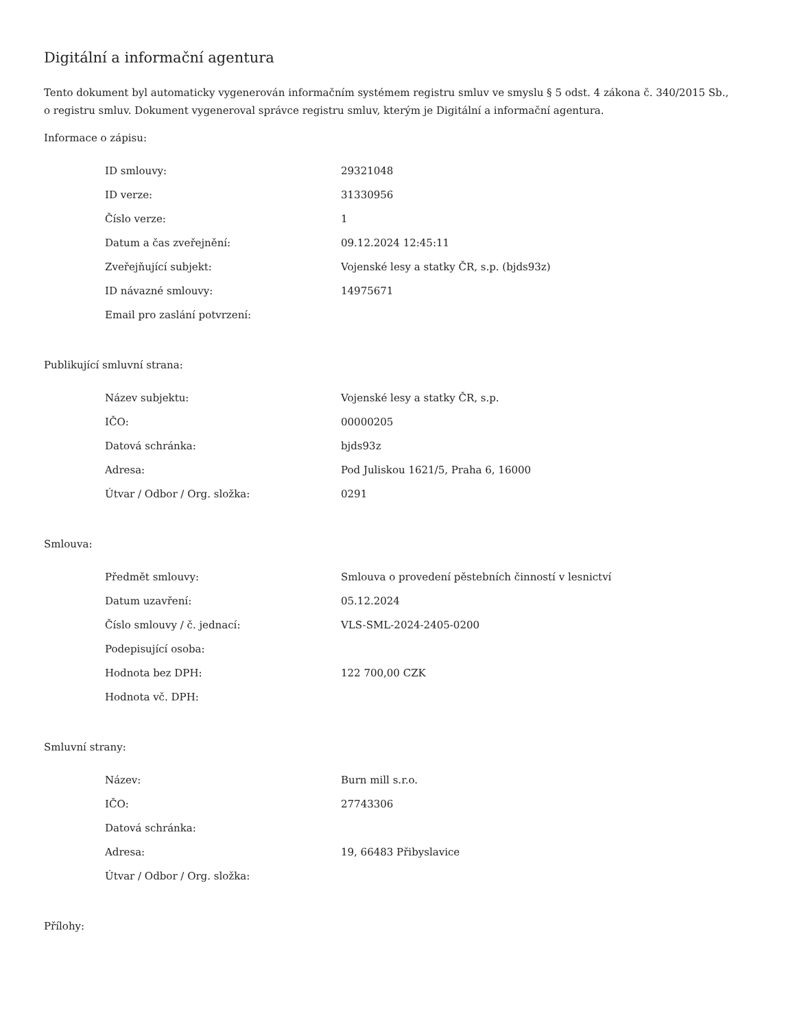Digitální a informační agentura
Tento dokument byl automaticky vygenerován informačním systémem registru smluv ve smyslu § 5 odst. 4 zákona č. 340/2015 Sb., o registru smluv. Dokument vygeneroval správce registru smluv, kterým je Digitální a informační agentura.
Informace o zápisu:
| ID smlouvy: | 29321048 |
| ID verze: | 31330956 |
| Číslo verze: | 1 |
| Datum a čas zveřejnění: | 09.12.2024 12:45:11 |
| Zveřejňující subjekt: | Vojenské lesy a statky ČR, s.p. (bjds93z) |
| ID návazné smlouvy: | 14975671 |
| Email pro zaslání potvrzení: | |
Publikující smluvní strana:
| Název subjektu: | Vojenské lesy a statky ČR, s.p. |
| IČO: | 00000205 |
| Datová schránka: | bjds93z |
| Adresa: | Pod Juliskou 1621/5, Praha 6, 16000 |
| Útvar / Odbor / Org. složka: | 0291 |
Smlouva:
| Předmět smlouvy: | Smlouva o provedení pěstebních činností v lesnictví |
| Datum uzavření: | 05.12.2024 |
| Číslo smlouvy / č. jednací: | VLS-SML-2024-2405-0200 |
| Podepisující osoba: | |
| Hodnota bez DPH: | 122 700,00 CZK |
| Hodnota vč. DPH: | |
Smluvní strany:
| Název: | Burn mill s.r.o. |
| IČO: | 27743306 |
| Datová schránka: | |
| Adresa: | 19, 66483 Přibyslavice |
| Útvar / Odbor / Org. složka: | |
Přílohy: